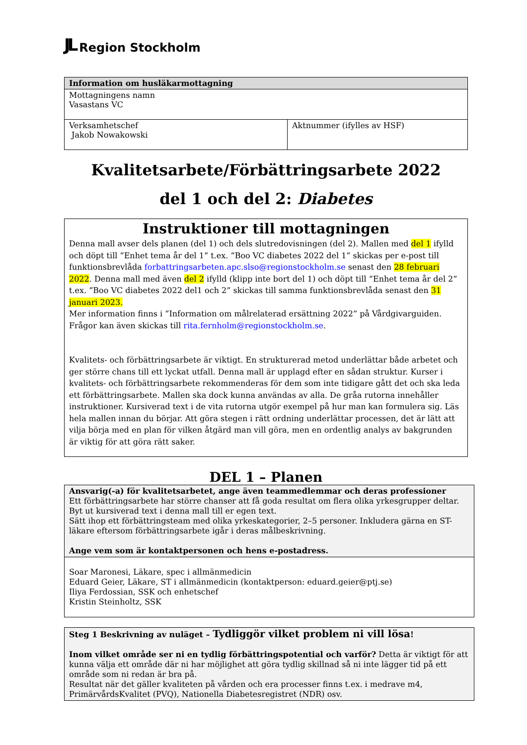JL Region Stockholm
| Information om husläkarmottagning | |
| --- | --- |
| Mottagningens namn Vasastans VC | |
| Verksamhetschef Jakob Nowakowski | Aktnummer (ifylles av HSF) |
Kvalitetsarbete/Förbättringsarbete 2022
del 1 och del 2: Diabetes
Instruktioner till mottagningen
Denna mall avser dels planen (del 1) och dels slutredovisningen (del 2). Mallen med del 1 ifylld och döpt till ”Enhet tema år del 1” t.ex. ”Boo VC diabetes 2022 del 1” skickas per e-post till funktionsbrevlåda forbattringsarbeten.apc.slso@regionstockholm.se senast den 28 februari 2022. Denna mall med även del 2 ifylld (klipp inte bort del 1) och döpt till ”Enhet tema år del 2” t.ex. ”Boo VC diabetes 2022 del1 och 2” skickas till samma funktionsbrevlåda senast den 31 januari 2023.
Mer information finns i ”Information om målrelaterad ersättning 2022” på Vårdgivarguiden.
Frågor kan även skickas till rita.fernholm@regionstockholm.se.
Kvalitets- och förbättringsarbete är viktigt. En strukturerad metod underlättar både arbetet och ger större chans till ett lyckat utfall. Denna mall är upplagd efter en sådan struktur. Kurser i kvalitets- och förbättringsarbete rekommenderas för dem som inte tidigare gått det och ska leda ett förbättringsarbete. Mallen ska dock kunna användas av alla. De gråa rutorna innehåller instruktioner. Kursiverad text i de vita rutorna utgör exempel på hur man kan formulera sig. Läs hela mallen innan du börjar. Att göra stegen i rätt ordning underlättar processen, det är lätt att vilja börja med en plan för vilken åtgärd man vill göra, men en ordentlig analys av bakgrunden är viktig för att göra rätt saker.
DEL 1 – Planen
| Ansvarig(-a) för kvalitetsarbetet, ange även teammedlemmar och deras professioner Ett förbättringsarbete har större chanser att få goda resultat om flera olika yrkesgrupper deltar. Byt ut kursiverad text i denna mall till er egen text. Sätt ihop ett förbättringsteam med olika yrkeskategorier, 2–5 personer. Inkludera gärna en ST-läkare eftersom förbättringsarbete igår i deras målbeskrivning. Ange vem som är kontaktpersonen och hens e-postadress. |
| Soar Maronesi, Läkare, spec i allmänmedicin Eduard Geier, Läkare, ST i allmänmedicin (kontaktperson: eduard.geier@ptj.se) Iliya Ferdossian, SSK och enhetschef Kristin Steinholtz, SSK |
| Steg 1 Beskrivning av nuläget – Tydliggör vilket problem ni vill lösa ! Inom vilket område ser ni en tydlig förbättringspotential och varför? Detta är viktigt för att kunna välja ett område där ni har möjlighet att göra tydlig skillnad så ni inte lägger tid på ett område som ni redan är bra på. Resultat när det gäller kvaliteten på vården och era processer finns t.ex. i medrave m4, PrimärvårdsKvalitet (PVQ), Nationella Diabetesregistret (NDR) osv. |